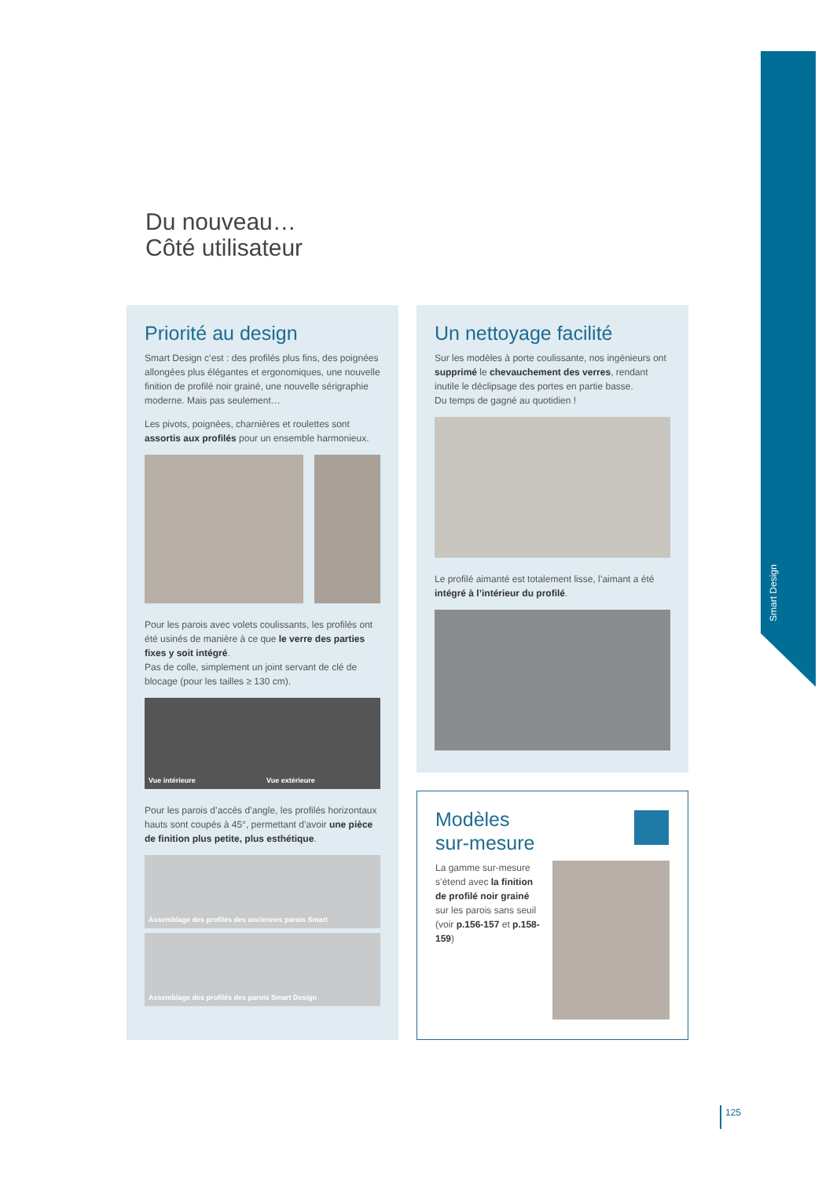Smart Design
Du nouveau…
Côté utilisateur
Priorité au design
Smart Design c’est : des profilés plus fins, des poignées allongées plus élégantes et ergonomiques, une nouvelle finition de profilé noir grainé, une nouvelle sérigraphie moderne. Mais pas seulement…
Les pivots, poignées, charnières et roulettes sont assortis aux profilés pour un ensemble harmonieux.
Pour les parois avec volets coulissants, les profilés ont été usinés de manière à ce que le verre des parties fixes y soit intégré.
Pas de colle, simplement un joint servant de clé de blocage (pour les tailles ≥ 130 cm).
Vue intérieure Vue extérieure
Pour les parois d’accès d’angle, les profilés horizontaux hauts sont coupés à 45°, permettant d’avoir une pièce de finition plus petite, plus esthétique.
Assemblage des profilés des anciennes parois Smart
Assemblage des profilés des parois Smart Design
Un nettoyage facilité
Sur les modèles à porte coulissante, nos ingénieurs ont supprimé le chevauchement des verres, rendant inutile le déclipsage des portes en partie basse.
Du temps de gagné au quotidien !
Le profilé aimanté est totalement lisse, l’aimant a été intégré à l’intérieur du profilé.
Modèles
sur-mesure
La gamme sur-mesure s’étend avec la finition de profilé noir grainé sur les parois sans seuil (voir p.156-157 et p.158-159)
125